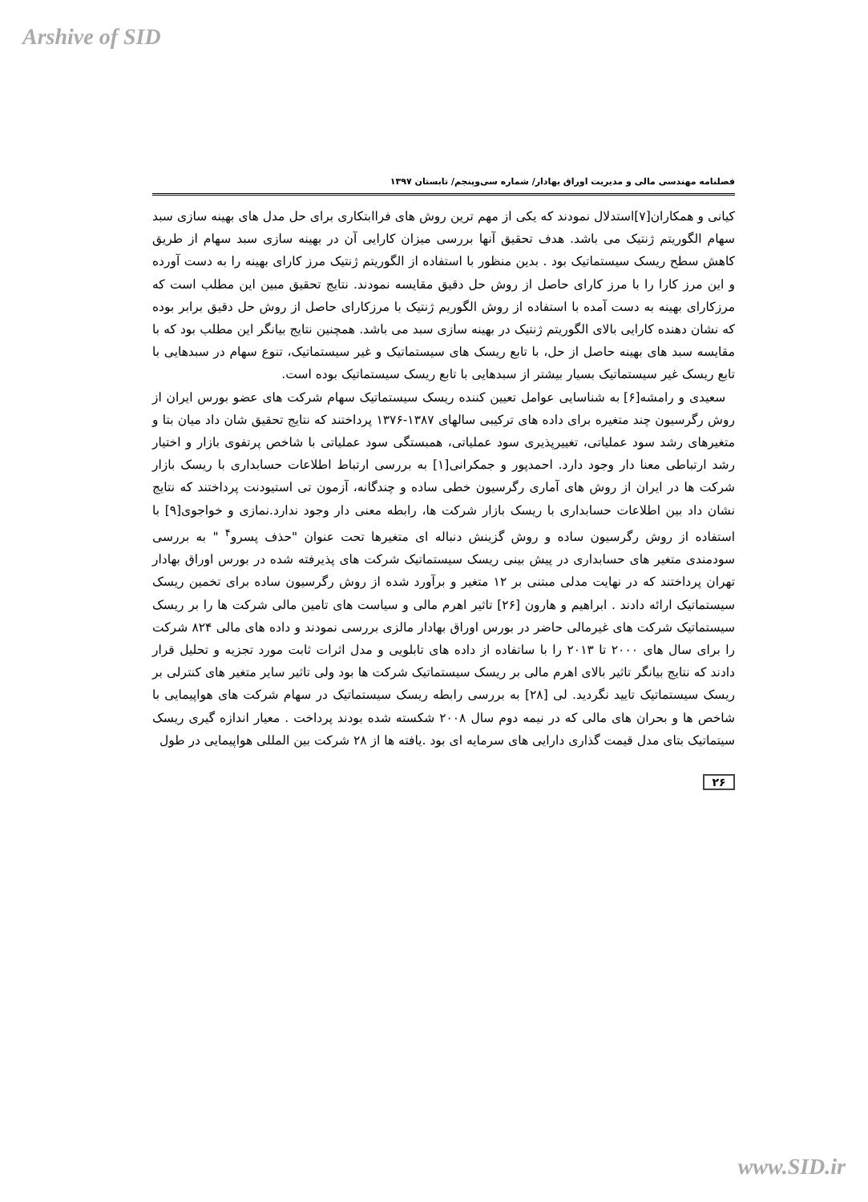Arshive of SID
فصلنامه مهندسی مالی و مدیریت اوراق بهادار/ شماره سی‌وپنجم/ تابستان ۱۳۹۷
کیانی و همکاران[۷]استدلال نمودند که یکی از مهم ترین روش های فراابتکاری برای حل مدل های بهینه سازی سبد سهام الگوریتم ژنتیک می باشد. هدف تحقیق آنها بررسی میزان کارایی آن در بهینه سازی سبد سهام از طریق کاهش سطح ریسک سیستماتیک بود . بدین منظور با استفاده از الگوریتم ژنتیک مرز کارای بهینه را به دست آورده و این مرز کارا را با مرز کارای حاصل از روش حل دقیق مقایسه نمودند. نتایج تحقیق مبین این مطلب است که مرزکارای بهینه به دست آمده با استفاده از روش الگوریم ژنتیک با مرزکارای حاصل از روش حل دقیق برابر بوده که نشان دهنده کارایی بالای الگوریتم ژنتیک در بهینه سازی سبد می باشد. همچنین نتایج بیانگر این مطلب بود که با مقایسه سبد های بهینه حاصل از حل، با تابع ریسک های سیستماتیک و غیر سیستماتیک، تنوع سهام در سبدهایی با تابع ریسک غیر سیستماتیک بسیار بیشتر از سبدهایی با تابع ریسک سیستماتیک بوده است.
سعیدی و رامشه[۶] به شناسایی عوامل تعیین کننده ریسک سیستماتیک سهام شرکت های عضو بورس ایران از روش رگرسیون چند متغیره برای داده های ترکیبی سالهای ۱۳۸۷-۱۳۷۶ پرداختند که نتایج تحقیق شان داد میان بتا و متغیرهای رشد سود عملیاتی، تغییرپذیری سود عملیاتی، همبستگی سود عملیاتی با شاخص پرتفوی بازار و اختیار رشد ارتباطی معنا دار وجود دارد. احمدپور و جمکرانی[۱] به بررسی ارتباط اطلاعات حسابداری با ریسک بازار شرکت ها در ایران از روش های آماری رگرسیون خطی ساده و چندگانه، آزمون تی استیودنت پرداختند که نتایج نشان داد بین اطلاعات حسابداری با ریسک بازار شرکت ها، رابطه معنی دار وجود ندارد.نمازی و خواجوی[۹] با استفاده از روش رگرسیون ساده و روش گزینش دنباله ای متغیرها تحت عنوان "حذف پسرو<sup>۴</sup> " به بررسی سودمندی متغیر های حسابداری در پیش بینی ریسک سیستماتیک شرکت های پذیرفته شده در بورس اوراق بهادار تهران پرداختند که در نهایت مدلی مبتنی بر ۱۲ متغیر و برآورد شده از روش رگرسیون ساده برای تخمین ریسک سیستماتیک ارائه دادند . ابراهیم و هارون [۲۶] تاثیر اهرم مالی و سیاست های تامین مالی شرکت ها را بر ریسک سیستماتیک شرکت های غیرمالی حاضر در بورس اوراق بهادار مالزی بررسی نمودند و داده های مالی ۸۲۴ شرکت را برای سال های ۲۰۰۰ تا ۲۰۱۳ را با ساتفاده از داده های تابلویی و مدل اثرات ثابت مورد تجزیه و تحلیل قرار دادند که نتایج بیانگر تاثیر بالای اهرم مالی بر ریسک سیستماتیک شرکت ها بود ولی تاثیر سایر متغیر های کنترلی بر ریسک سیستماتیک تایید نگردید. لی [۲۸] به بررسی رابطه ریسک سیستماتیک در سهام شرکت های هواپیمایی با شاخص ها و بحران های مالی که در نیمه دوم سال ۲۰۰۸ شکسته شده بودند پرداخت . معیار اندازه گیری ریسک سیتماتیک بتای مدل قیمت گذاری دارایی های سرمایه ای بود .یافته ها از ۲۸ شرکت بین المللی هواپیمایی در طول
۲۶
www.SID.ir